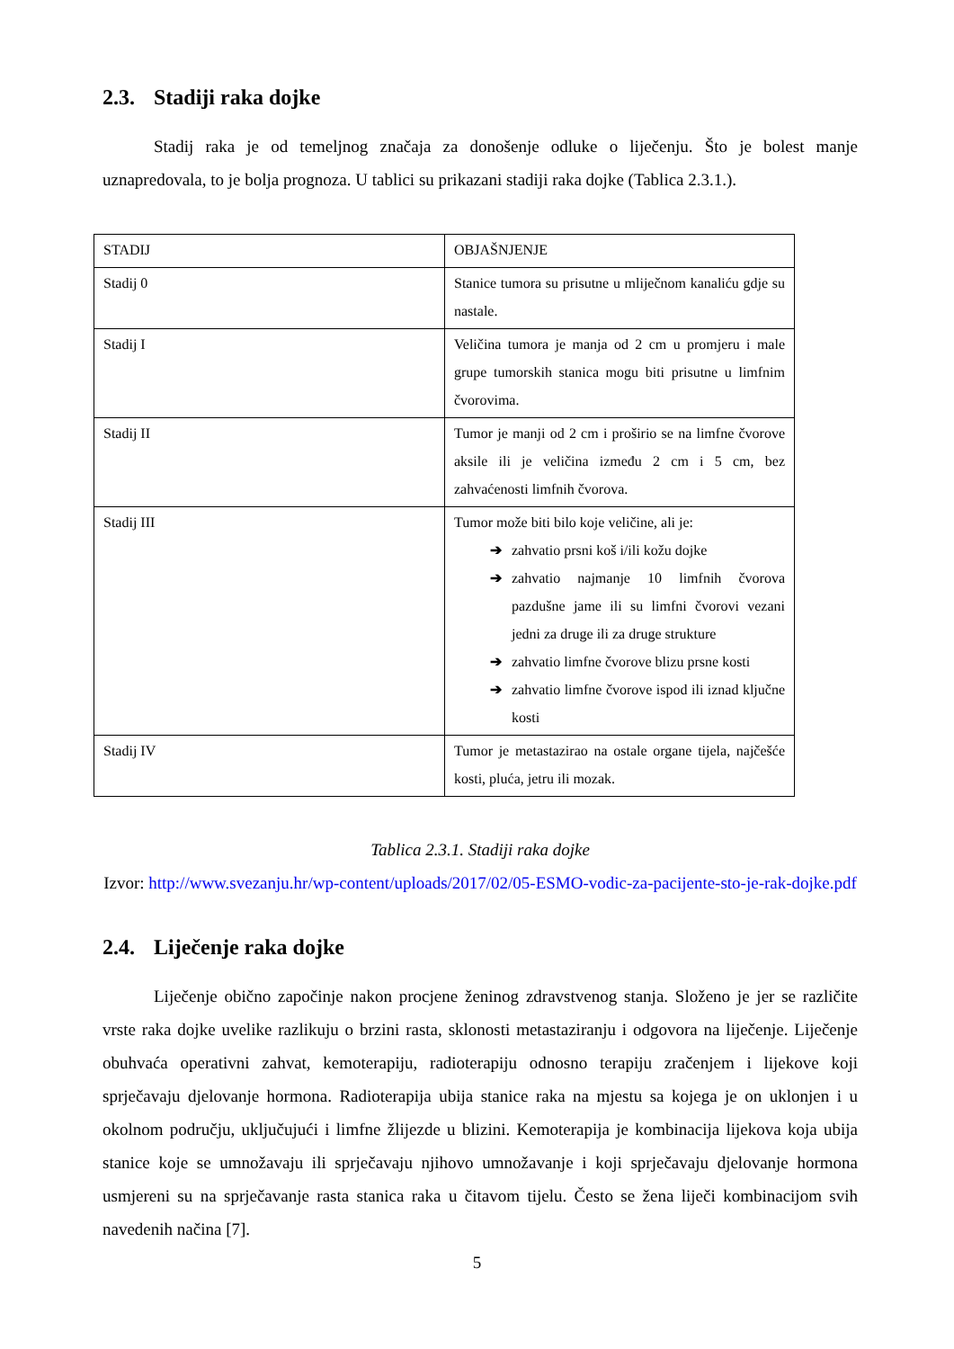2.3. Stadiji raka dojke
Stadij raka je od temeljnog značaja za donošenje odluke o liječenju. Što je bolest manje uznapredovala, to je bolja prognoza. U tablici su prikazani stadiji raka dojke (Tablica 2.3.1.).
| STADIJ | OBJAŠNJENJE |
| Stadij 0 | Stanice tumora su prisutne u mliječnom kanaliću gdje su nastale. |
| Stadij I | Veličina tumora je manja od 2 cm u promjeru i male grupe tumorskih stanica mogu biti prisutne u limfnim čvorovima. |
| Stadij II | Tumor je manji od 2 cm i proširio se na limfne čvorove aksile ili je veličina između 2 cm i 5 cm, bez zahvaćenosti limfnih čvorova. |
| Stadij III | Tumor može biti bilo koje veličine, ali je: ➔ zahvatio prsni koš i/ili kožu dojke ➔ zahvatio najmanje 10 limfnih čvorova pazdušne jame ili su limfni čvorovi vezani jedni za druge ili za druge strukture ➔ zahvatio limfne čvorove blizu prsne kosti ➔ zahvatio limfne čvorove ispod ili iznad ključne kosti |
| Stadij IV | Tumor je metastazirao na ostale organe tijela, najčešće kosti, pluća, jetru ili mozak. |
Tablica 2.3.1. Stadiji raka dojke
Izvor: http://www.svezanju.hr/wp-content/uploads/2017/02/05-ESMO-vodic-za-pacijente-sto-je-rak-dojke.pdf
2.4. Liječenje raka dojke
Liječenje obično započinje nakon procjene ženinog zdravstvenog stanja. Složeno je jer se različite vrste raka dojke uvelike razlikuju o brzini rasta, sklonosti metastaziranju i odgovora na liječenje. Liječenje obuhvaća operativni zahvat, kemoterapiju, radioterapiju odnosno terapiju zračenjem i lijekove koji sprječavaju djelovanje hormona. Radioterapija ubija stanice raka na mjestu sa kojega je on uklonjen i u okolnom području, uključujući i limfne žlijezde u blizini. Kemoterapija je kombinacija lijekova koja ubija stanice koje se umnožavaju ili sprječavaju njihovo umnožavanje i koji sprječavaju djelovanje hormona usmjereni su na sprječavanje rasta stanica raka u čitavom tijelu. Često se žena liječi kombinacijom svih navedenih načina [7].
5